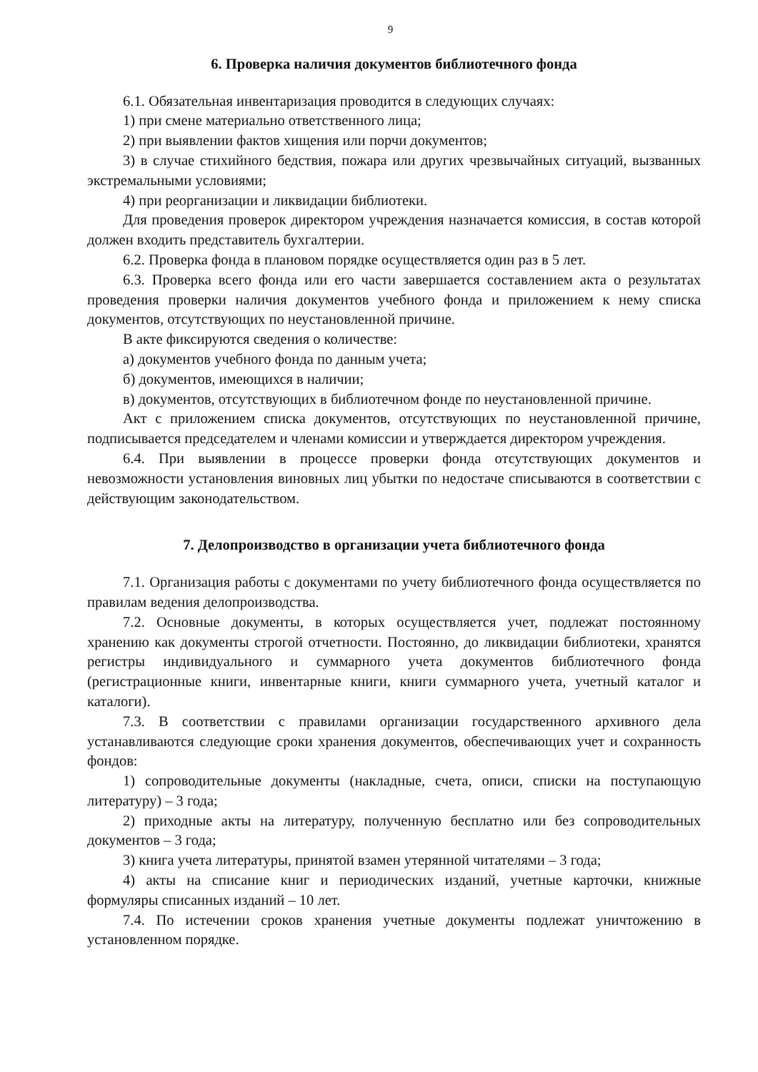9
6. Проверка наличия документов библиотечного фонда
6.1. Обязательная инвентаризация проводится в следующих случаях:
1) при смене материально ответственного лица;
2) при выявлении фактов хищения или порчи документов;
3) в случае стихийного бедствия, пожара или других чрезвычайных ситуаций, вызванных экстремальными условиями;
4) при реорганизации и ликвидации библиотеки.
Для проведения проверок директором учреждения назначается комиссия, в состав которой должен входить представитель бухгалтерии.
6.2. Проверка фонда в плановом порядке осуществляется один раз в 5 лет.
6.3. Проверка всего фонда или его части завершается составлением акта о результатах проведения проверки наличия документов учебного фонда и приложением к нему списка документов, отсутствующих по неустановленной причине.
В акте фиксируются сведения о количестве:
а) документов учебного фонда по данным учета;
б) документов, имеющихся в наличии;
в) документов, отсутствующих в библиотечном фонде по неустановленной причине.
Акт с приложением списка документов, отсутствующих по неустановленной причине, подписывается председателем и членами комиссии и утверждается директором учреждения.
6.4. При выявлении в процессе проверки фонда отсутствующих документов и невозможности установления виновных лиц убытки по недостаче списываются в соответствии с действующим законодательством.
7. Делопроизводство в организации учета библиотечного фонда
7.1. Организация работы с документами по учету библиотечного фонда осуществляется по правилам ведения делопроизводства.
7.2. Основные документы, в которых осуществляется учет, подлежат постоянному хранению как документы строгой отчетности. Постоянно, до ликвидации библиотеки, хранятся регистры индивидуального и суммарного учета документов библиотечного фонда (регистрационные книги, инвентарные книги, книги суммарного учета, учетный каталог и каталоги).
7.3. В соответствии с правилами организации государственного архивного дела устанавливаются следующие сроки хранения документов, обеспечивающих учет и сохранность фондов:
1) сопроводительные документы (накладные, счета, описи, списки на поступающую литературу) – 3 года;
2) приходные акты на литературу, полученную бесплатно или без сопроводительных документов – 3 года;
3) книга учета литературы, принятой взамен утерянной читателями – 3 года;
4) акты на списание книг и периодических изданий, учетные карточки, книжные формуляры списанных изданий – 10 лет.
7.4. По истечении сроков хранения учетные документы подлежат уничтожению в установленном порядке.